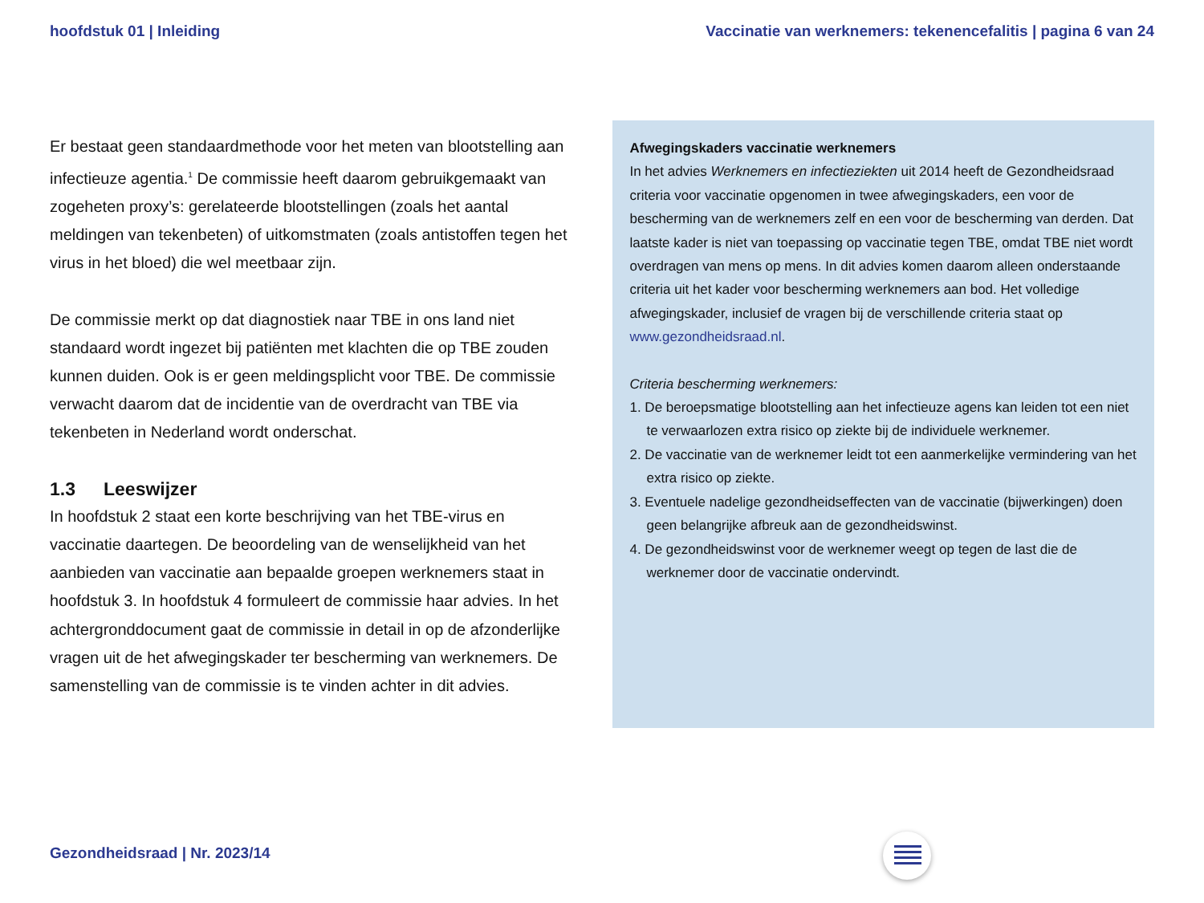hoofdstuk 01 | Inleiding Vaccinatie van werknemers: tekenencefalitis | pagina 6 van 24
Er bestaat geen standaardmethode voor het meten van blootstelling aan infectieuze agentia.<sup>1</sup> De commissie heeft daarom gebruikgemaakt van zogeheten proxy’s: gerelateerde blootstellingen (zoals het aantal meldingen van tekenbeten) of uitkomstmaten (zoals antistoffen tegen het virus in het bloed) die wel meetbaar zijn.
De commissie merkt op dat diagnostiek naar TBE in ons land niet standaard wordt ingezet bij patiënten met klachten die op TBE zouden kunnen duiden. Ook is er geen meldingsplicht voor TBE. De commissie verwacht daarom dat de incidentie van de overdracht van TBE via tekenbeten in Nederland wordt onderschat.
1.3 Leeswijzer
In hoofdstuk 2 staat een korte beschrijving van het TBE-virus en vaccinatie daartegen. De beoordeling van de wenselijkheid van het aanbieden van vaccinatie aan bepaalde groepen werknemers staat in hoofdstuk 3. In hoofdstuk 4 formuleert de commissie haar advies. In het achtergronddocument gaat de commissie in detail in op de afzonderlijke vragen uit de het afwegingskader ter bescherming van werknemers. De samenstelling van de commissie is te vinden achter in dit advies.
Afwegingskaders vaccinatie werknemers
In het advies Werknemers en infectieziekten uit 2014 heeft de Gezondheidsraad criteria voor vaccinatie opgenomen in twee afwegingskaders, een voor de bescherming van de werknemers zelf en een voor de bescherming van derden. Dat laatste kader is niet van toepassing op vaccinatie tegen TBE, omdat TBE niet wordt overdragen van mens op mens. In dit advies komen daarom alleen onderstaande criteria uit het kader voor bescherming werknemers aan bod. Het volledige afwegingskader, inclusief de vragen bij de verschillende criteria staat op www.gezondheidsraad.nl.
Criteria bescherming werknemers:
1. De beroepsmatige blootstelling aan het infectieuze agens kan leiden tot een niet te verwaarlozen extra risico op ziekte bij de individuele werknemer.
2. De vaccinatie van de werknemer leidt tot een aanmerkelijke vermindering van het extra risico op ziekte.
3. Eventuele nadelige gezondheidseffecten van de vaccinatie (bijwerkingen) doen geen belangrijke afbreuk aan de gezondheidswinst.
4. De gezondheidswinst voor de werknemer weegt op tegen de last die de werknemer door de vaccinatie ondervindt.
Gezondheidsraad | Nr. 2023/14